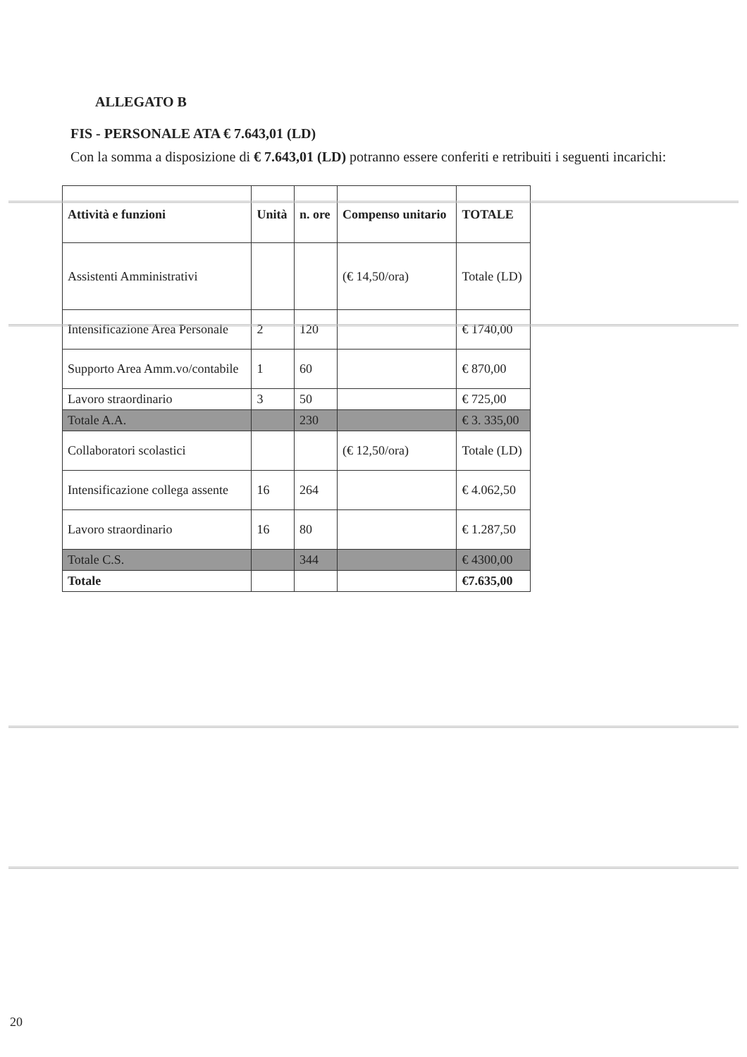ALLEGATO B
FIS - PERSONALE ATA € 7.643,01 (LD)
Con la somma a disposizione di € 7.643,01 (LD) potranno essere conferiti e retribuiti i seguenti incarichi:
| Attività e funzioni | Unità | n. ore | Compenso unitario | TOTALE |
| --- | --- | --- | --- | --- |
| Assistenti Amministrativi | | | (€ 14,50/ora) | Totale (LD) |
| Intensificazione Area Personale | 2 | 120 | | € 1740,00 |
| Supporto Area Amm.vo/contabile | 1 | 60 | | € 870,00 |
| Lavoro straordinario | 3 | 50 | | € 725,00 |
| Totale A.A. | | 230 | | € 3. 335,00 |
| Collaboratori scolastici | | | (€ 12,50/ora) | Totale (LD) |
| Intensificazione collega assente | 16 | 264 | | € 4.062,50 |
| Lavoro straordinario | 16 | 80 | | € 1.287,50 |
| Totale C.S. | | 344 | | € 4300,00 |
| Totale | | | | €7.635,00 |
20